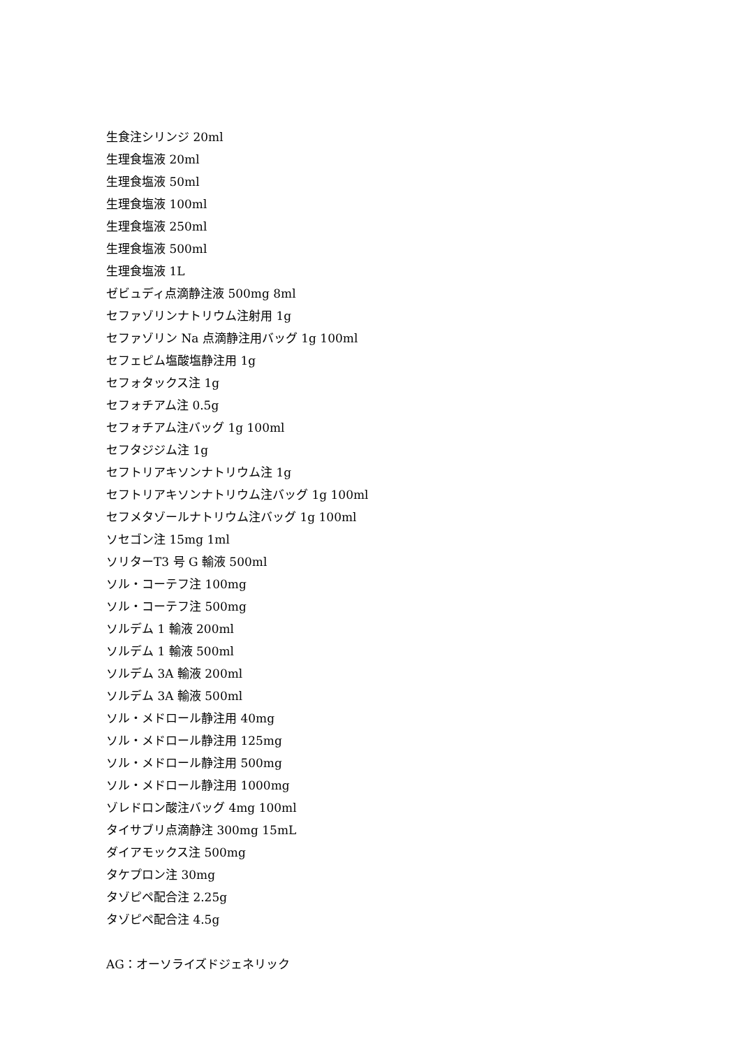生食注シリンジ 20ml
生理食塩液 20ml
生理食塩液 50ml
生理食塩液 100ml
生理食塩液 250ml
生理食塩液 500ml
生理食塩液 1L
ゼビュディ点滴静注液 500mg 8ml
セファゾリンナトリウム注射用 1g
セファゾリン Na 点滴静注用バッグ 1g 100ml
セフェピム塩酸塩静注用 1g
セフォタックス注 1g
セフォチアム注 0.5g
セフォチアム注バッグ 1g 100ml
セフタジジム注 1g
セフトリアキソンナトリウム注 1g
セフトリアキソンナトリウム注バッグ 1g 100ml
セフメタゾールナトリウム注バッグ 1g 100ml
ソセゴン注 15mg 1ml
ソリターT3 号 G 輸液 500ml
ソル・コーテフ注 100mg
ソル・コーテフ注 500mg
ソルデム 1 輸液 200ml
ソルデム 1 輸液 500ml
ソルデム 3A 輸液 200ml
ソルデム 3A 輸液 500ml
ソル・メドロール静注用 40mg
ソル・メドロール静注用 125mg
ソル・メドロール静注用 500mg
ソル・メドロール静注用 1000mg
ゾレドロン酸注バッグ 4mg 100ml
タイサブリ点滴静注 300mg 15mL
ダイアモックス注 500mg
タケプロン注 30mg
タゾピペ配合注 2.25g
タゾピペ配合注 4.5g
AG：オーソライズドジェネリック